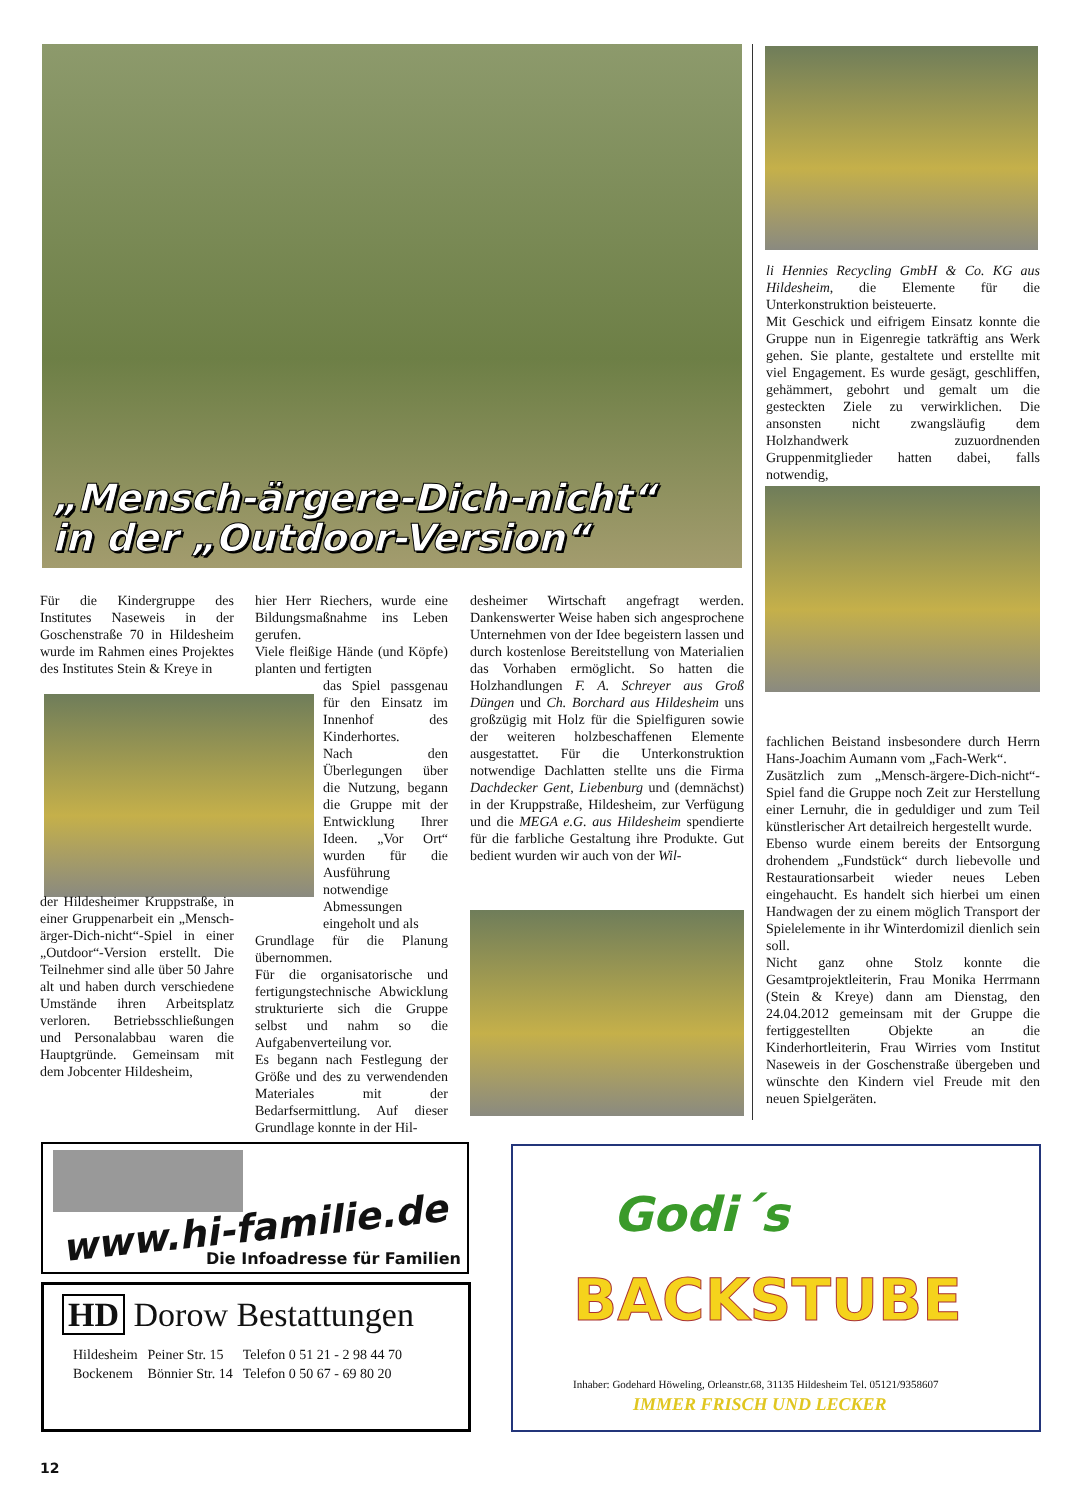„Mensch-ärgere-Dich-nicht“
in der „Outdoor-Version“
Für die Kindergruppe des Institutes Naseweis in der Goschenstraße 70 in Hildesheim wurde im Rahmen eines Projektes des Institutes Stein & Kreye in
der Hildesheimer Kruppstraße, in einer Gruppenarbeit ein „Mensch-ärger-Dich-nicht“-Spiel in einer „Outdoor“-Version erstellt. Die Teilnehmer sind alle über 50 Jahre alt und haben durch verschiedene Umstände ihren Arbeitsplatz verloren. Betriebsschließungen und Personalabbau waren die Hauptgründe. Gemeinsam mit dem Jobcenter Hildesheim,
hier Herr Riechers, wurde eine Bildungsmaßnahme ins Leben gerufen.
Viele fleißige Hände (und Köpfe) planten und fertigten
das Spiel passgenau für den Einsatz im Innenhof des Kinderhortes.
Nach den Überlegungen über die Nutzung, begann die Gruppe mit der Entwicklung Ihrer Ideen. „Vor Ort“ wurden für die Ausführung notwendige Abmessungen eingeholt und als
Grundlage für die Planung übernommen.
Für die organisatorische und fertigungstechnische Abwicklung strukturierte sich die Gruppe selbst und nahm so die Aufgabenverteilung vor.
Es begann nach Festlegung der Größe und des zu verwendenden Materiales mit der Bedarfsermittlung. Auf dieser Grundlage konnte in der Hil-
desheimer Wirtschaft angefragt werden. Dankenswerter Weise haben sich angesprochene Unternehmen von der Idee begeistern lassen und durch kostenlose Bereitstellung von Materialien das Vorhaben ermöglicht. So hatten die Holzhandlungen F. A. Schreyer aus Groß Düngen und Ch. Borchard aus Hildesheim uns großzügig mit Holz für die Spielfiguren sowie der weiteren holzbeschaffenen Elemente ausgestattet. Für die Unterkonstruktion notwendige Dachlatten stellte uns die Firma Dachdecker Gent, Liebenburg und (demnächst) in der Kruppstraße, Hildesheim, zur Verfügung und die MEGA e.G. aus Hildesheim spendierte für die farbliche Gestaltung ihre Produkte. Gut bedient wurden wir auch von der Wil-
li Hennies Recycling GmbH & Co. KG aus Hildesheim, die Elemente für die Unterkonstruktion beisteuerte.
Mit Geschick und eifrigem Einsatz konnte die Gruppe nun in Eigenregie tatkräftig ans Werk gehen. Sie plante, gestaltete und erstellte mit viel Engagement. Es wurde gesägt, geschliffen, gehämmert, gebohrt und gemalt um die gesteckten Ziele zu verwirklichen. Die ansonsten nicht zwangsläufig dem Holzhandwerk zuzuordnenden Gruppenmitglieder hatten dabei, falls notwendig,
fachlichen Beistand insbesondere durch Herrn Hans-Joachim Aumann vom „Fach-Werk“.
Zusätzlich zum „Mensch-ärgere-Dich-nicht“-Spiel fand die Gruppe noch Zeit zur Herstellung einer Lernuhr, die in geduldiger und zum Teil künstlerischer Art detailreich hergestellt wurde.
Ebenso wurde einem bereits der Entsorgung drohendem „Fundstück“ durch liebevolle und Restaurationsarbeit wieder neues Leben eingehaucht. Es handelt sich hierbei um einen Handwagen der zu einem möglich Transport der Spielelemente in ihr Winterdomizil dienlich sein soll.
Nicht ganz ohne Stolz konnte die Gesamtprojektleiterin, Frau Monika Herrmann (Stein & Kreye) dann am Dienstag, den 24.04.2012 gemeinsam mit der Gruppe die fertiggestellten Objekte an die Kinderhortleiterin, Frau Wirries vom Institut Naseweis in der Goschenstraße übergeben und wünschte den Kindern viel Freude mit den neuen Spielgeräten.
www.hi-familie.de
Die Infoadresse für Familien
HD Dorow Bestattungen
| Hildesheim | Peiner Str. 15 | Telefon 0 51 21 - 2 98 44 70 |
| Bockenem | Bönnier Str. 14 | Telefon 0 50 67 - 69 80 20 |
Godi´s
BACKSTUBE
Inhaber: Godehard Höweling, Orleanstr.68, 31135 Hildesheim Tel. 05121/9358607
IMMER FRISCH UND LECKER
12